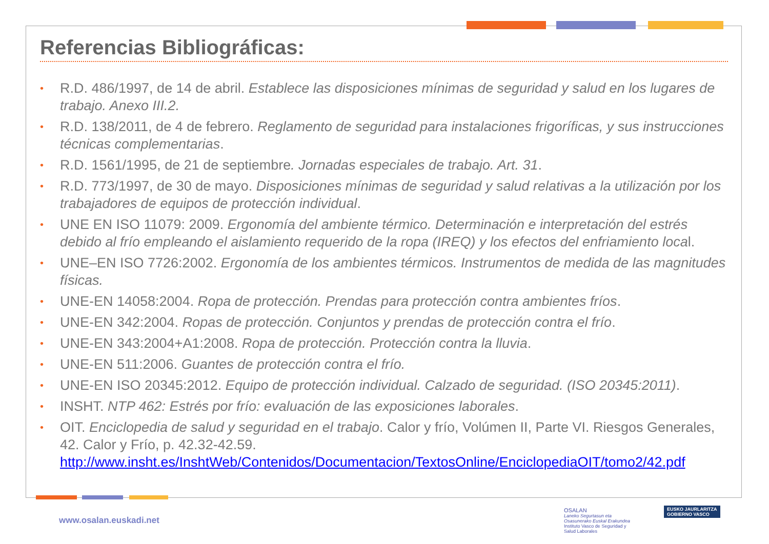Referencias Bibliográficas:
• R.D. 486/1997, de 14 de abril. Establece las disposiciones mínimas de seguridad y salud en los lugares de trabajo. Anexo III.2.
• R.D. 138/2011, de 4 de febrero. Reglamento de seguridad para instalaciones frigoríficas, y sus instrucciones técnicas complementarias.
• R.D. 1561/1995, de 21 de septiembre. Jornadas especiales de trabajo. Art. 31.
• R.D. 773/1997, de 30 de mayo. Disposiciones mínimas de seguridad y salud relativas a la utilización por los trabajadores de equipos de protección individual.
• UNE EN ISO 11079: 2009. Ergonomía del ambiente térmico. Determinación e interpretación del estrés debido al frío empleando el aislamiento requerido de la ropa (IREQ) y los efectos del enfriamiento local.
• UNE–EN ISO 7726:2002. Ergonomía de los ambientes térmicos. Instrumentos de medida de las magnitudes físicas.
• UNE-EN 14058:2004. Ropa de protección. Prendas para protección contra ambientes fríos.
• UNE-EN 342:2004. Ropas de protección. Conjuntos y prendas de protección contra el frío.
• UNE-EN 343:2004+A1:2008. Ropa de protección. Protección contra la lluvia.
• UNE-EN 511:2006. Guantes de protección contra el frío.
• UNE-EN ISO 20345:2012. Equipo de protección individual. Calzado de seguridad. (ISO 20345:2011).
• INSHT. NTP 462: Estrés por frío: evaluación de las exposiciones laborales.
• OIT. Enciclopedia de salud y seguridad en el trabajo. Calor y frío, Volúmen II, Parte VI. Riesgos Generales, 42. Calor y Frío, p. 42.32-42.59. http://www.insht.es/InshtWeb/Contenidos/Documentacion/TextosOnline/EnciclopediaOIT/tomo2/42.pdf
www.osalan.euskadi.net
OSALAN
Laneko Segurtasun eta Osasunerako Euskal Erakundea
Instituto Vasco de Seguridad y Salud Laborales
EUSKO JAURLARITZA
GOBIERNO VASCO